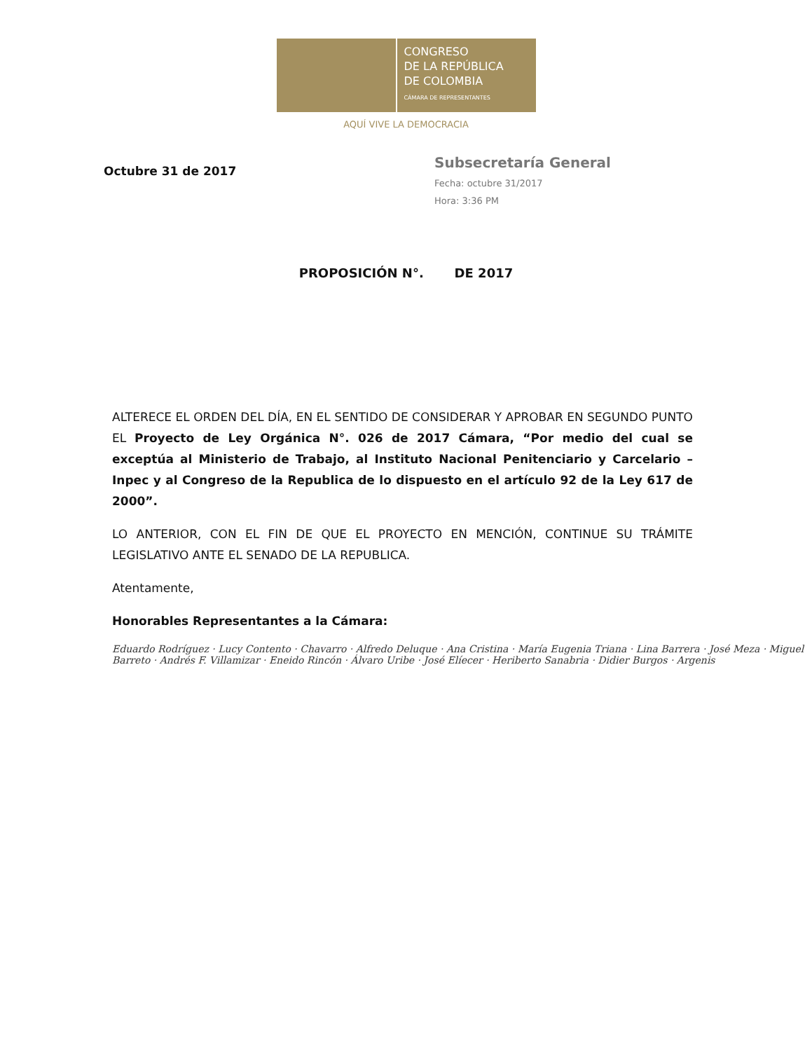CONGRESO
DE LA REPÚBLICA
DE COLOMBIA
CÁMARA DE REPRESENTANTES
AQUÍ VIVE LA DEMOCRACIA
Subsecretaría General
Fecha: octubre 31/2017
Hora: 3:36 PM
Octubre 31 de 2017
PROPOSICIÓN N°. DE 2017
ALTERECE EL ORDEN DEL DÍA, EN EL SENTIDO DE CONSIDERAR Y APROBAR EN SEGUNDO PUNTO EL Proyecto de Ley Orgánica N°. 026 de 2017 Cámara, “Por medio del cual se exceptúa al Ministerio de Trabajo, al Instituto Nacional Penitenciario y Carcelario – Inpec y al Congreso de la Republica de lo dispuesto en el artículo 92 de la Ley 617 de 2000”.
LO ANTERIOR, CON EL FIN DE QUE EL PROYECTO EN MENCIÓN, CONTINUE SU TRÁMITE LEGISLATIVO ANTE EL SENADO DE LA REPUBLICA.
Atentamente,
Honorables Representantes a la Cámara:
Eduardo Rodríguez · Lucy Contento · Chavarro · Alfredo Deluque · Ana Cristina · María Eugenia Triana · Lina Barrera · José Meza · Miguel Barreto · Andrés F. Villamizar · Eneido Rincón · Álvaro Uribe · José Elíecer · Heriberto Sanabria · Didier Burgos · Argenis